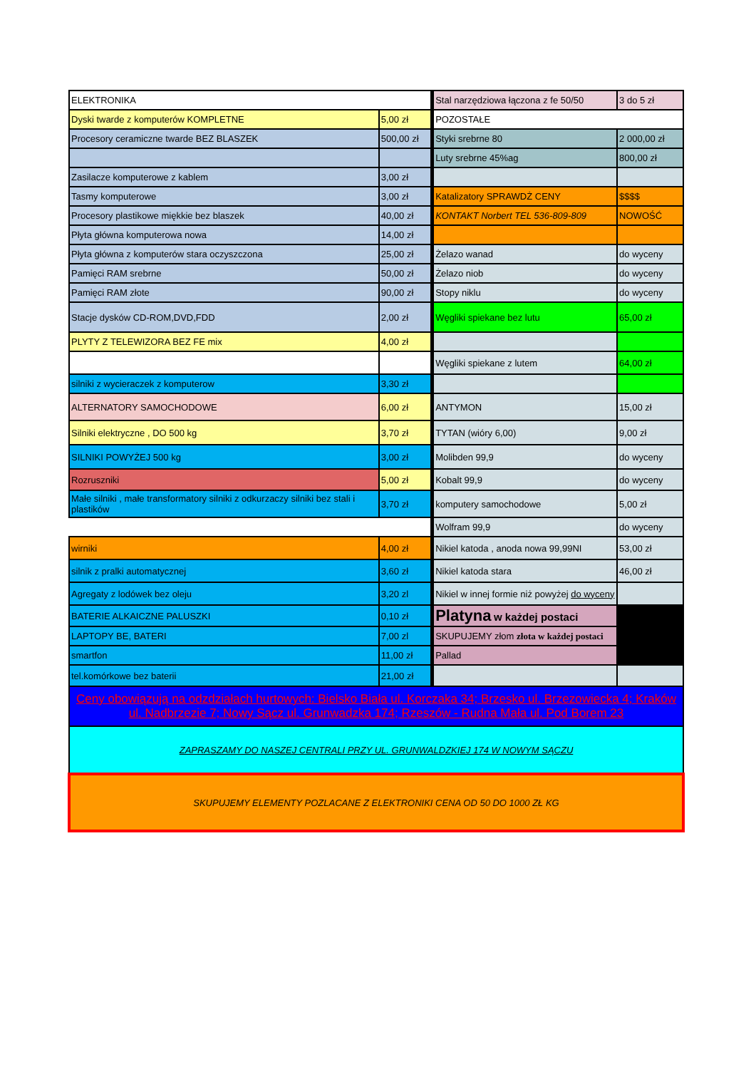| ELEKTRONIKA | | Stal narzędziowa łączona z fe 50/50 | 3 do 5 zł |
| Dyski twarde z komputerów KOMPLETNE | 5,00 zł | POZOSTAŁE | |
| Procesory ceramiczne twarde BEZ BLASZEK | 500,00 zł | Styki srebrne 80 | 2 000,00 zł |
| | | Luty srebrne 45%ag | 800,00 zł |
| Zasilacze komputerowe z kablem | 3,00 zł | | |
| Tasmy komputerowe | 3,00 zł | Katalizatory SPRAWDŻ CENY | $$$$ |
| Procesory plastikowe miękkie bez blaszek | 40,00 zł | KONTAKT Norbert TEL 536-809-809 | NOWOŚĆ |
| Płyta główna komputerowa nowa | 14,00 zł | | |
| Płyta główna z komputerów stara oczyszczona | 25,00 zł | Żelazo wanad | do wyceny |
| Pamięci RAM srebrne | 50,00 zł | Żelazo niob | do wyceny |
| Pamięci RAM złote | 90,00 zł | Stopy niklu | do wyceny |
| Stacje dysków CD-ROM,DVD,FDD | 2,00 zł | Węgliki spiekane bez lutu | 65,00 zł |
| PLYTY Z TELEWIZORA BEZ FE mix | 4,00 zł | | |
| | | Węgliki spiekane z lutem | 64,00 zł |
| silniki z wycieraczek z komputerow | 3,30 zł | | |
| ALTERNATORY SAMOCHODOWE | 6,00 zł | ANTYMON | 15,00 zł |
| Silniki elektryczne , DO 500 kg | 3,70 zł | TYTAN (wióry 6,00) | 9,00 zł |
| SILNIKI POWYŻEJ 500 kg | 3,00 zł | Molibden 99,9 | do wyceny |
| Rozruszniki | 5,00 zł | Kobalt 99,9 | do wyceny |
| Małe silniki , małe transformatory silniki z odkurzaczy silniki bez stali i plastików | 3,70 zł | komputery samochodowe | 5,00 zł |
| | | Wolfram 99,9 | do wyceny |
| wirniki | 4,00 zł | Nikiel katoda , anoda nowa 99,99NI | 53,00 zł |
| silnik z pralki automatycznej | 3,60 zł | Nikiel katoda stara | 46,00 zł |
| Agregaty z lodówek bez oleju | 3,20 zl | Nikiel w innej formie niż powyżej do wyceny | |
| BATERIE ALKAICZNE PALUSZKI | 0,10 zł | Platyna w każdej postaci | |
| LAPTOPY BE, BATERI | 7,00 zl | SKUPUJEMY złom złota w każdej postaci | |
| smartfon | 11,00 zł | Pallad | |
| tel.komórkowe bez baterii | 21,00 zł | | |
| Ceny obowiązują na odzdziałach hurtowych: Bielsko Biała ul. Korczaka 34; Brzesko ul. Brzezowiecka 4; Kraków ul. Nadbrzezie 7; Nowy Sącz ul. Grunwadzka 174; Rzeszów - Rudna Mała ul. Pod Borem 23 | | | |
| ZAPRASZAMY DO NASZEJ CENTRALI PRZY UL. GRUNWALDZKIEJ 174 W NOWYM SĄCZU | | | |
| SKUPUJEMY ELEMENTY POZLACANE Z ELEKTRONIKI CENA OD 50 DO 1000 ZŁ KG | | | |